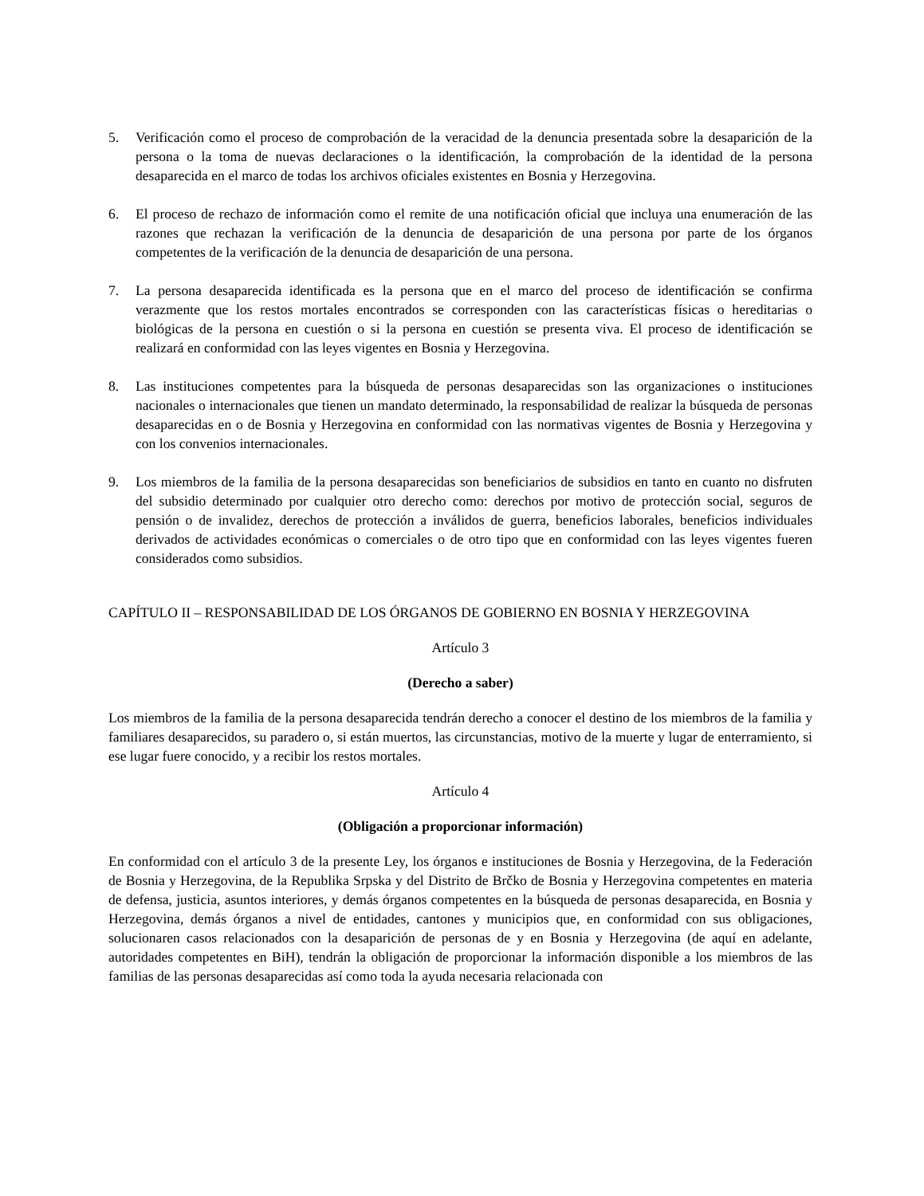5. Verificación como el proceso de comprobación de la veracidad de la denuncia presentada sobre la desaparición de la persona o la toma de nuevas declaraciones o la identificación, la comprobación de la identidad de la persona desaparecida en el marco de todas los archivos oficiales existentes en Bosnia y Herzegovina.
6. El proceso de rechazo de información como el remite de una notificación oficial que incluya una enumeración de las razones que rechazan la verificación de la denuncia de desaparición de una persona por parte de los órganos competentes de la verificación de la denuncia de desaparición de una persona.
7. La persona desaparecida identificada es la persona que en el marco del proceso de identificación se confirma verazmente que los restos mortales encontrados se corresponden con las características físicas o hereditarias o biológicas de la persona en cuestión o si la persona en cuestión se presenta viva. El proceso de identificación se realizará en conformidad con las leyes vigentes en Bosnia y Herzegovina.
8. Las instituciones competentes para la búsqueda de personas desaparecidas son las organizaciones o instituciones nacionales o internacionales que tienen un mandato determinado, la responsabilidad de realizar la búsqueda de personas desaparecidas en o de Bosnia y Herzegovina en conformidad con las normativas vigentes de Bosnia y Herzegovina y con los convenios internacionales.
9. Los miembros de la familia de la persona desaparecidas son beneficiarios de subsidios en tanto en cuanto no disfruten del subsidio determinado por cualquier otro derecho como: derechos por motivo de protección social, seguros de pensión o de invalidez, derechos de protección a inválidos de guerra, beneficios laborales, beneficios individuales derivados de actividades económicas o comerciales o de otro tipo que en conformidad con las leyes vigentes fueren considerados como subsidios.
CAPÍTULO II – RESPONSABILIDAD DE LOS ÓRGANOS DE GOBIERNO EN BOSNIA Y HERZEGOVINA
Artículo 3
(Derecho a saber)
Los miembros de la familia de la persona desaparecida tendrán derecho a conocer el destino de los miembros de la familia y familiares desaparecidos, su paradero o, si están muertos, las circunstancias, motivo de la muerte y lugar de enterramiento, si ese lugar fuere conocido, y a recibir los restos mortales.
Artículo 4
(Obligación a proporcionar información)
En conformidad con el artículo 3 de la presente Ley, los órganos e instituciones de Bosnia y Herzegovina, de la Federación de Bosnia y Herzegovina, de la Republika Srpska y del Distrito de Brčko de Bosnia y Herzegovina competentes en materia de defensa, justicia, asuntos interiores, y demás órganos competentes en la búsqueda de personas desaparecida, en Bosnia y Herzegovina, demás órganos a nivel de entidades, cantones y municipios que, en conformidad con sus obligaciones, solucionaren casos relacionados con la desaparición de personas de y en Bosnia y Herzegovina (de aquí en adelante, autoridades competentes en BiH), tendrán la obligación de proporcionar la información disponible a los miembros de las familias de las personas desaparecidas así como toda la ayuda necesaria relacionada con